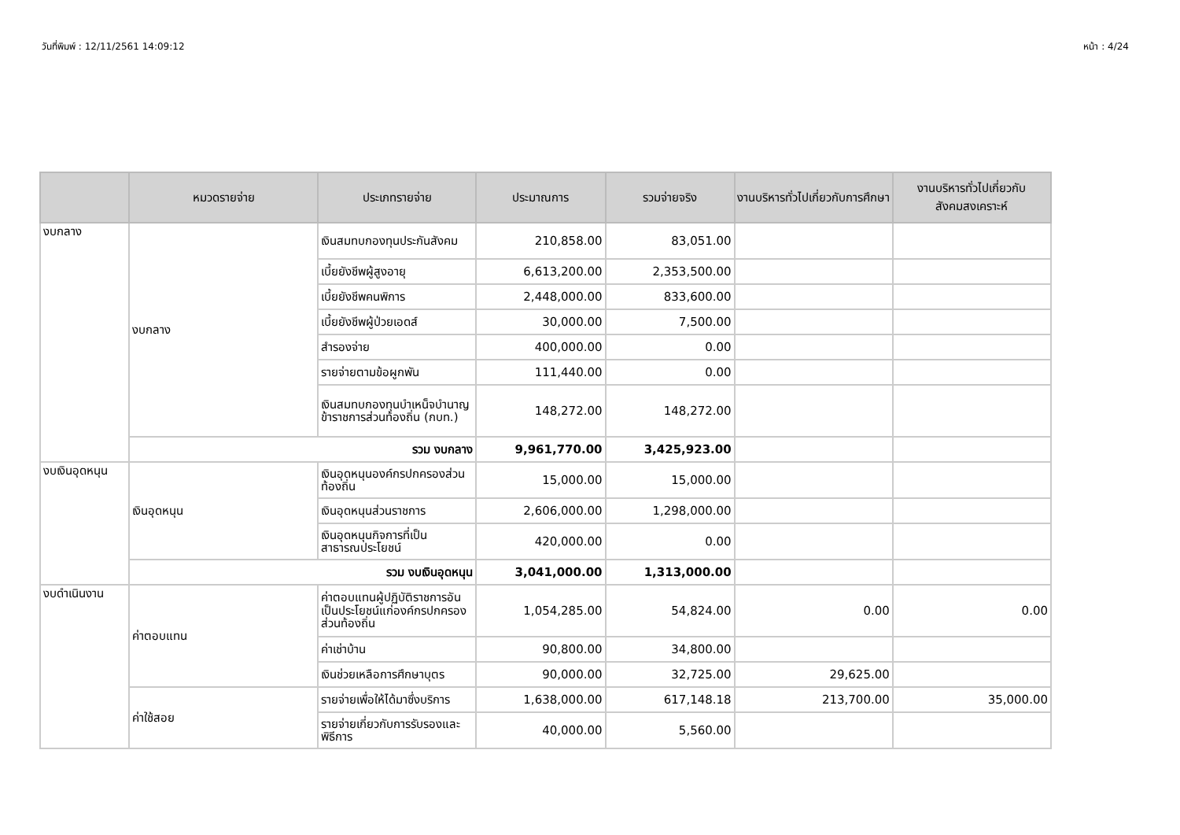วันที่พิมพ์ : 12/11/2561 14:09:12 หน้า : 4/24
| | หมวดรายจ่าย | ประเภทรายจ่าย | ประมาณการ | รวมจ่ายจริง | งานบริหารทั่วไปเกี่ยวกับการศึกษา | งานบริหารทั่วไปเกี่ยวกับสังคมสงเคราะห์ |
| --- | --- | --- | --- | --- | --- | --- |
| งบกลาง | งบกลาง | เงินสมทบกองทุนประกันสังคม | 210,858.00 | 83,051.00 | | |
| | | เบี้ยยังชีพผู้สูงอายุ | 6,613,200.00 | 2,353,500.00 | | |
| | | เบี้ยยังชีพคนพิการ | 2,448,000.00 | 833,600.00 | | |
| | | เบี้ยยังชีพผู้ป่วยเอดส์ | 30,000.00 | 7,500.00 | | |
| | | สำรองจ่าย | 400,000.00 | 0.00 | | |
| | | รายจ่ายตามข้อผูกพัน | 111,440.00 | 0.00 | | |
| | | เงินสมทบกองทุนบำเหน็จบำนาญข้าราชการส่วนท้องถิ่น (กบท.) | 148,272.00 | 148,272.00 | | |
| | รวม งบกลาง | | 9,961,770.00 | 3,425,923.00 | | |
| งบเงินอุดหนุน | เงินอุดหนุน | เงินอุดหนุนองค์กรปกครองส่วนท้องถิ่น | 15,000.00 | 15,000.00 | | |
| | | เงินอุดหนุนส่วนราชการ | 2,606,000.00 | 1,298,000.00 | | |
| | | เงินอุดหนุนกิจการที่เป็นสาธารณประโยชน์ | 420,000.00 | 0.00 | | |
| | รวม งบเงินอุดหนุน | | 3,041,000.00 | 1,313,000.00 | | |
| งบดำเนินงาน | ค่าตอบแทน | ค่าตอบแทนผู้ปฏิบัติราชการอันเป็นประโยชน์แก่องค์กรปกครองส่วนท้องถิ่น | 1,054,285.00 | 54,824.00 | 0.00 | 0.00 |
| | | ค่าเช่าบ้าน | 90,800.00 | 34,800.00 | | |
| | | เงินช่วยเหลือการศึกษาบุตร | 90,000.00 | 32,725.00 | 29,625.00 | |
| | ค่าใช้สอย | รายจ่ายเพื่อให้ได้มาซึ่งบริการ | 1,638,000.00 | 617,148.18 | 213,700.00 | 35,000.00 |
| | | รายจ่ายเกี่ยวกับการรับรองและพิธีการ | 40,000.00 | 5,560.00 | | |